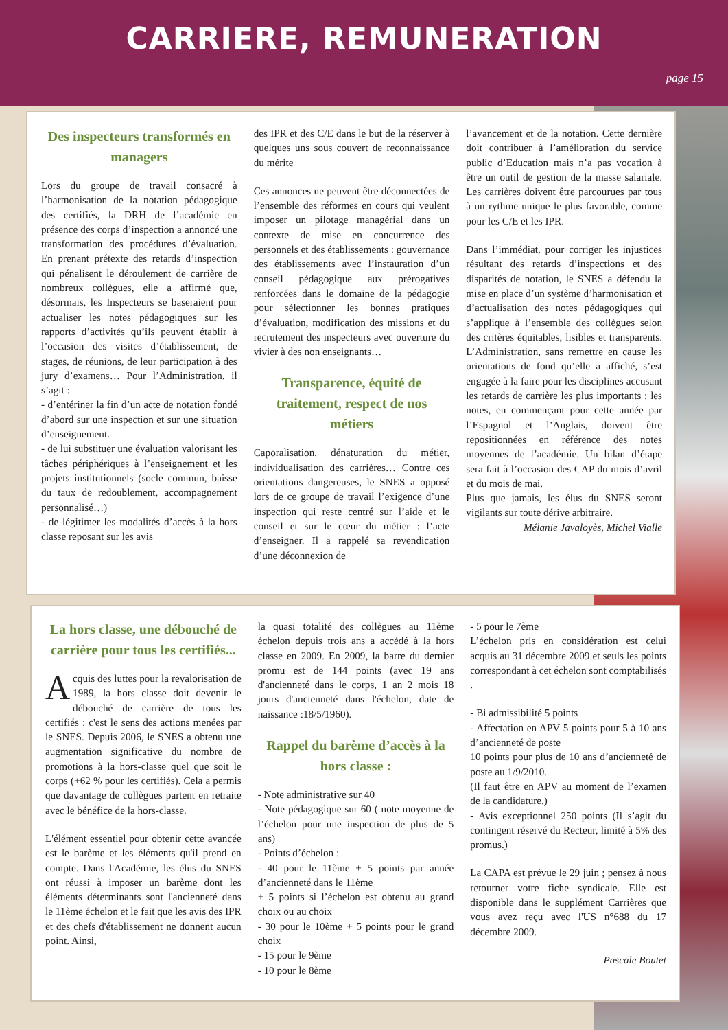CARRIERE, REMUNERATION
page 15
Des inspecteurs transformés en managers
Lors du groupe de travail consacré à l’harmonisation de la notation pédagogique des certifiés, la DRH de l’académie en présence des corps d’inspection a annoncé une transformation des procédures d’évaluation. En prenant prétexte des retards d’inspection qui pénalisent le déroulement de carrière de nombreux collègues, elle a affirmé que, désormais, les Inspecteurs se baseraient pour actualiser les notes pédagogiques sur les rapports d’activités qu’ils peuvent établir à l’occasion des visites d’établissement, de stages, de réunions, de leur participation à des jury d’examens… Pour l’Administration, il s’agit :
- d’entériner la fin d’un acte de notation fondé d’abord sur une inspection et sur une situation d’enseignement.
- de lui substituer une évaluation valorisant les tâches périphériques à l’enseignement et les projets institutionnels (socle commun, baisse du taux de redoublement, accompagnement personnalisé…)
- de légitimer les modalités d’accès à la hors classe reposant sur les avis
des IPR et des C/E dans le but de la réserver à quelques uns sous couvert de reconnaissance du mérite
Ces annonces ne peuvent être déconnectées de l’ensemble des réformes en cours qui veulent imposer un pilotage managérial dans un contexte de mise en concurrence des personnels et des établissements : gouvernance des établissements avec l’instauration d’un conseil pédagogique aux prérogatives renforcées dans le domaine de la pédagogie pour sélectionner les bonnes pratiques d’évaluation, modification des missions et du recrutement des inspecteurs avec ouverture du vivier à des non enseignants…
Transparence, équité de traitement, respect de nos métiers
Caporalisation, dénaturation du métier, individualisation des carrières… Contre ces orientations dangereuses, le SNES a opposé lors de ce groupe de travail l’exigence d’une inspection qui reste centré sur l’aide et le conseil et sur le cœur du métier : l’acte d’enseigner. Il a rappelé sa revendication d’une déconnexion de
l’avancement et de la notation. Cette dernière doit contribuer à l’amélioration du service public d’Education mais n’a pas vocation à être un outil de gestion de la masse salariale. Les carrières doivent être parcourues par tous à un rythme unique le plus favorable, comme pour les C/E et les IPR.
Dans l’immédiat, pour corriger les injustices résultant des retards d’inspections et des disparités de notation, le SNES a défendu la mise en place d’un système d’harmonisation et d’actualisation des notes pédagogiques qui s’applique à l’ensemble des collègues selon des critères équitables, lisibles et transparents. L’Administration, sans remettre en cause les orientations de fond qu’elle a affiché, s’est engagée à la faire pour les disciplines accusant les retards de carrière les plus importants : les notes, en commençant pour cette année par l’Espagnol et l’Anglais, doivent être repositionnées en référence des notes moyennes de l’académie. Un bilan d’étape sera fait à l’occasion des CAP du mois d’avril et du mois de mai.
Plus que jamais, les élus du SNES seront vigilants sur toute dérive arbitraire.
Mélanie Javaloyès, Michel Vialle
La hors classe, une débouché de carrière pour tous les certifiés...
Acquis des luttes pour la revalorisation de 1989, la hors classe doit devenir le débouché de carrière de tous les certifiés : c'est le sens des actions menées par le SNES. Depuis 2006, le SNES a obtenu une augmentation significative du nombre de promotions à la hors-classe quel que soit le corps (+62 % pour les certifiés). Cela a permis que davantage de collègues partent en retraite avec le bénéfice de la hors-classe.
L'élément essentiel pour obtenir cette avancée est le barème et les éléments qu'il prend en compte. Dans l'Académie, les élus du SNES ont réussi à imposer un barème dont les éléments déterminants sont l'ancienneté dans le 11ème échelon et le fait que les avis des IPR et des chefs d'établissement ne donnent aucun point. Ainsi,
la quasi totalité des collègues au 11ème échelon depuis trois ans a accédé à la hors classe en 2009. En 2009, la barre du dernier promu est de 144 points (avec 19 ans d'ancienneté dans le corps, 1 an 2 mois 18 jours d'ancienneté dans l'échelon, date de naissance :18/5/1960).
Rappel du barème d’accès à la hors classe :
- Note administrative sur 40
- Note pédagogique sur 60 ( note moyenne de l’échelon pour une inspection de plus de 5 ans)
- Points d’échelon :
- 40 pour le 11ème + 5 points par année d’ancienneté dans le 11ème
+ 5 points si l’échelon est obtenu au grand choix ou au choix
- 30 pour le 10ème + 5 points pour le grand choix
- 15 pour le 9ème
- 10 pour le 8ème
- 5 pour le 7ème
L’échelon pris en considération est celui acquis au 31 décembre 2009 et seuls les points correspondant à cet échelon sont comptabilisés .
- Bi admissibilité 5 points
- Affectation en APV 5 points pour 5 à 10 ans d’ancienneté de poste
10 points pour plus de 10 ans d’ancienneté de poste au 1/9/2010.
(Il faut être en APV au moment de l’examen de la candidature.)
- Avis exceptionnel 250 points (Il s’agit du contingent réservé du Recteur, limité à 5% des promus.)
La CAPA est prévue le 29 juin ; pensez à nous retourner votre fiche syndicale. Elle est disponible dans le supplément Carrières que vous avez reçu avec l'US n°688 du 17 décembre 2009.
Pascale Boutet